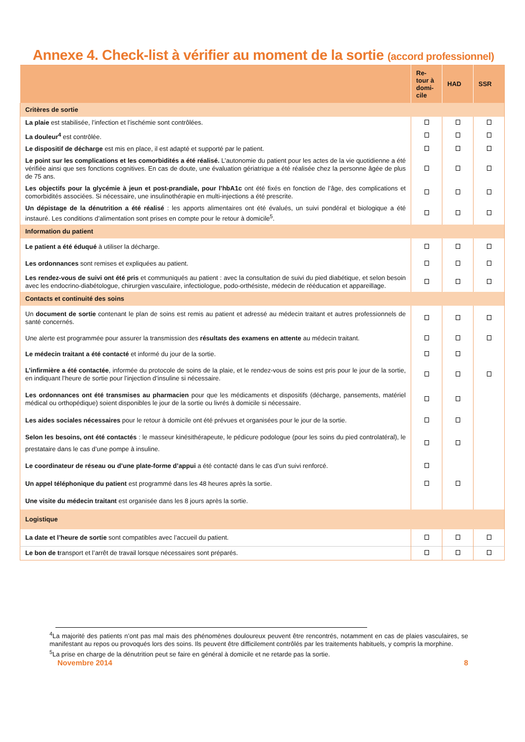Annexe 4. Check-list à vérifier au moment de la sortie (accord professionnel)
| | Re- tour à domi- cile | HAD | SSR |
| --- | --- | --- | --- |
| Critères de sortie | | | |
| La plaie est stabilisée, l’infection et l’ischémie sont contrôlées. | | | |
| La douleur<sup>4</sup> est contrôlée. | | | |
| Le dispositif de décharge est mis en place, il est adapté et supporté par le patient. | | | |
| Le point sur les complications et les comorbidités a été réalisé. L’autonomie du patient pour les actes de la vie quotidienne a été vérifiée ainsi que ses fonctions cognitives. En cas de doute, une évaluation gériatrique a été réalisée chez la personne âgée de plus de 75 ans. | | | |
| Les objectifs pour la glycémie à jeun et post-prandiale, pour l’hbA1c ont été fixés en fonction de l’âge, des complications et comorbidités associées. Si nécessaire, une insulinothérapie en multi-injections a été prescrite. | | | |
| Un dépistage de la dénutrition a été réalisé : les apports alimentaires ont été évalués, un suivi pondéral et biologique a été instauré. Les conditions d’alimentation sont prises en compte pour le retour à domicile<sup>5</sup>. | | | |
| Information du patient | | | |
| Le patient a été éduqué à utiliser la décharge. | | | |
| Les ordonnances sont remises et expliquées au patient. | | | |
| Les rendez-vous de suivi ont été pris et communiqués au patient : avec la consultation de suivi du pied diabétique, et selon besoin avec les endocrino-diabétologue, chirurgien vasculaire, infectiologue, podo-orthésiste, médecin de rééducation et appareillage. | | | |
| Contacts et continuité des soins | | | |
| Un document de sortie contenant le plan de soins est remis au patient et adressé au médecin traitant et autres professionnels de santé concernés. | | | |
| Une alerte est programmée pour assurer la transmission des résultats des examens en attente au médecin traitant. | | | |
| Le médecin traitant a été contacté et informé du jour de la sortie. | | | |
| L’infirmière a été contactée , informée du protocole de soins de la plaie, et le rendez-vous de soins est pris pour le jour de la sortie, en indiquant l’heure de sortie pour l’injection d’insuline si nécessaire. | | | |
| Les ordonnances ont été transmises au pharmacien pour que les médicaments et dispositifs (décharge, pansements, matériel médical ou orthopédique) soient disponibles le jour de la sortie ou livrés à domicile si nécessaire. | | | |
| Les aides sociales nécessaires pour le retour à domicile ont été prévues et organisées pour le jour de la sortie. | | | |
| Selon les besoins, ont été contactés : le masseur kinésithérapeute, le pédicure podologue (pour les soins du pied controlatéral), le prestataire dans le cas d’une pompe à insuline. | | | |
| Le coordinateur de réseau ou d’une plate-forme d’appui a été contacté dans le cas d’un suivi renforcé. | | | |
| Un appel téléphonique du patient est programmé dans les 48 heures après la sortie. | | | |
| Une visite du médecin traitant est organisée dans les 8 jours après la sortie. | | | |
| Logistique | | | |
| La date et l’heure de sortie sont compatibles avec l’accueil du patient. | | | |
| Le bon de t ransport et l’arrêt de travail lorsque nécessaires sont préparés. | | | |
<sup>4</sup> La majorité des patients n’ont pas mal mais des phénomènes douloureux peuvent être rencontrés, notamment en cas de plaies vasculaires, se manifestant au repos ou provoqués lors des soins. Ils peuvent être difficilement contrôlés par les traitements habituels, y compris la morphine.
<sup>5</sup> La prise en charge de la dénutrition peut se faire en général à domicile et ne retarde pas la sortie.
Novembre 2014 8